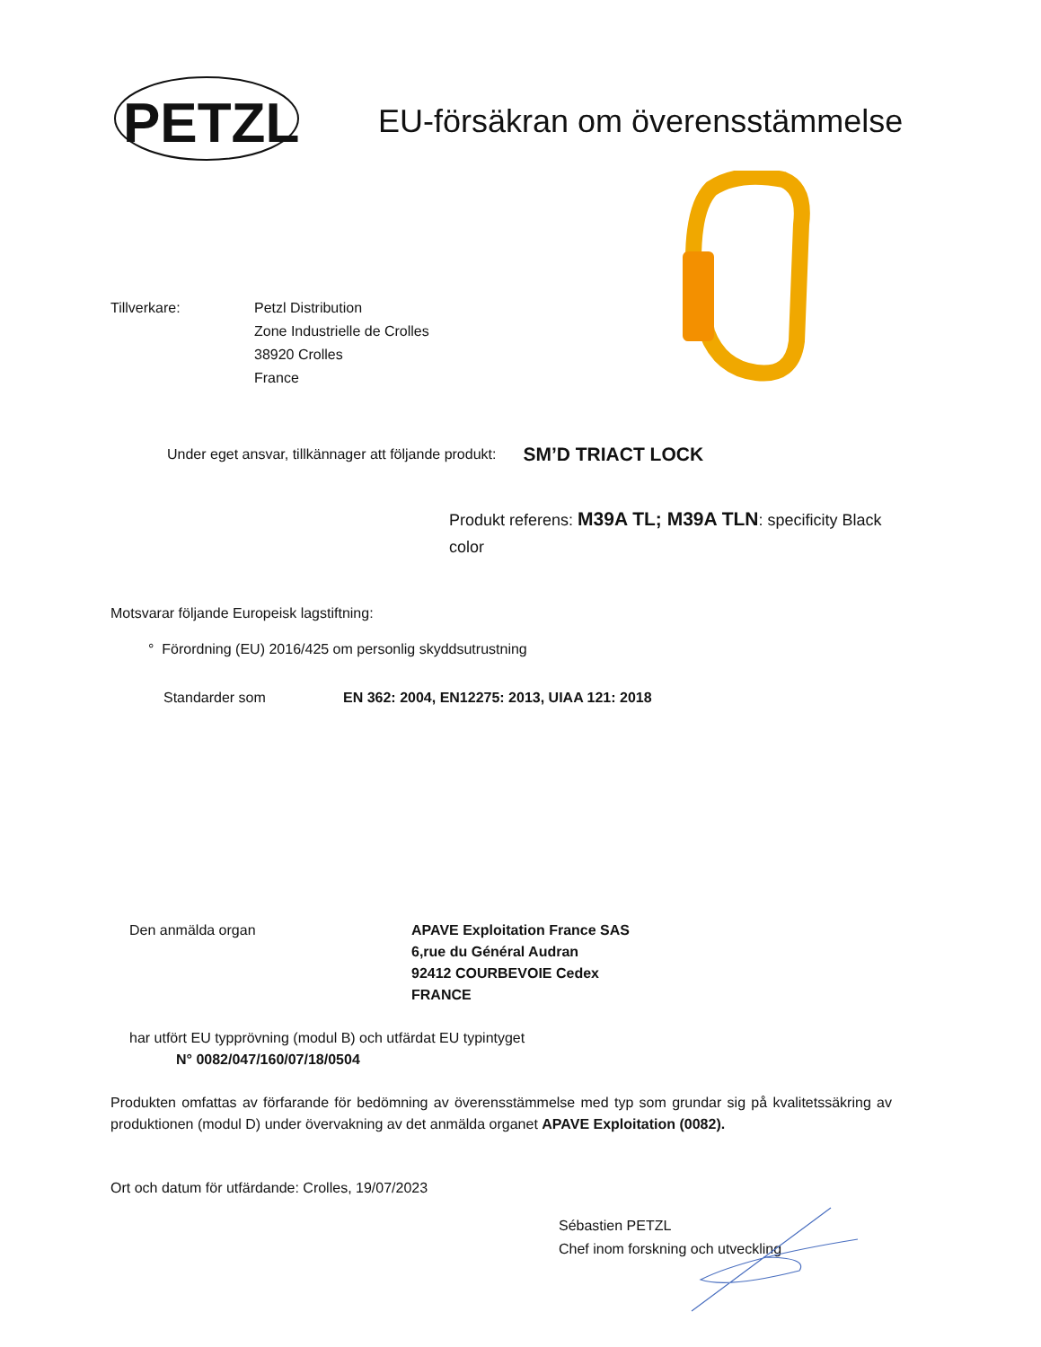PETZL
EU-försäkran om överensstämmelse
Tillverkare: Petzl Distribution
Zone Industrielle de Crolles
38920 Crolles
France
Under eget ansvar, tillkännager att följande produkt: SM’D TRIACT LOCK
Produkt referens: M39A TL; M39A TLN: specificity Black color
Motsvarar följande Europeisk lagstiftning:
° Förordning (EU) 2016/425 om personlig skyddsutrustning
Standarder som EN 362: 2004, EN12275: 2013, UIAA 121: 2018
Den anmälda organ APAVE Exploitation France SAS
6,rue du Général Audran
92412 COURBEVOIE Cedex
FRANCE
har utfört EU typprövning (modul B) och utfärdat EU typintyget
N° 0082/047/160/07/18/0504
Produkten omfattas av förfarande för bedömning av överensstämmelse med typ som grundar sig på kvalitetssäkring av produktionen (modul D) under övervakning av det anmälda organet APAVE Exploitation (0082).
Ort och datum för utfärdande: Crolles, 19/07/2023
Sébastien PETZL
Chef inom forskning och utveckling